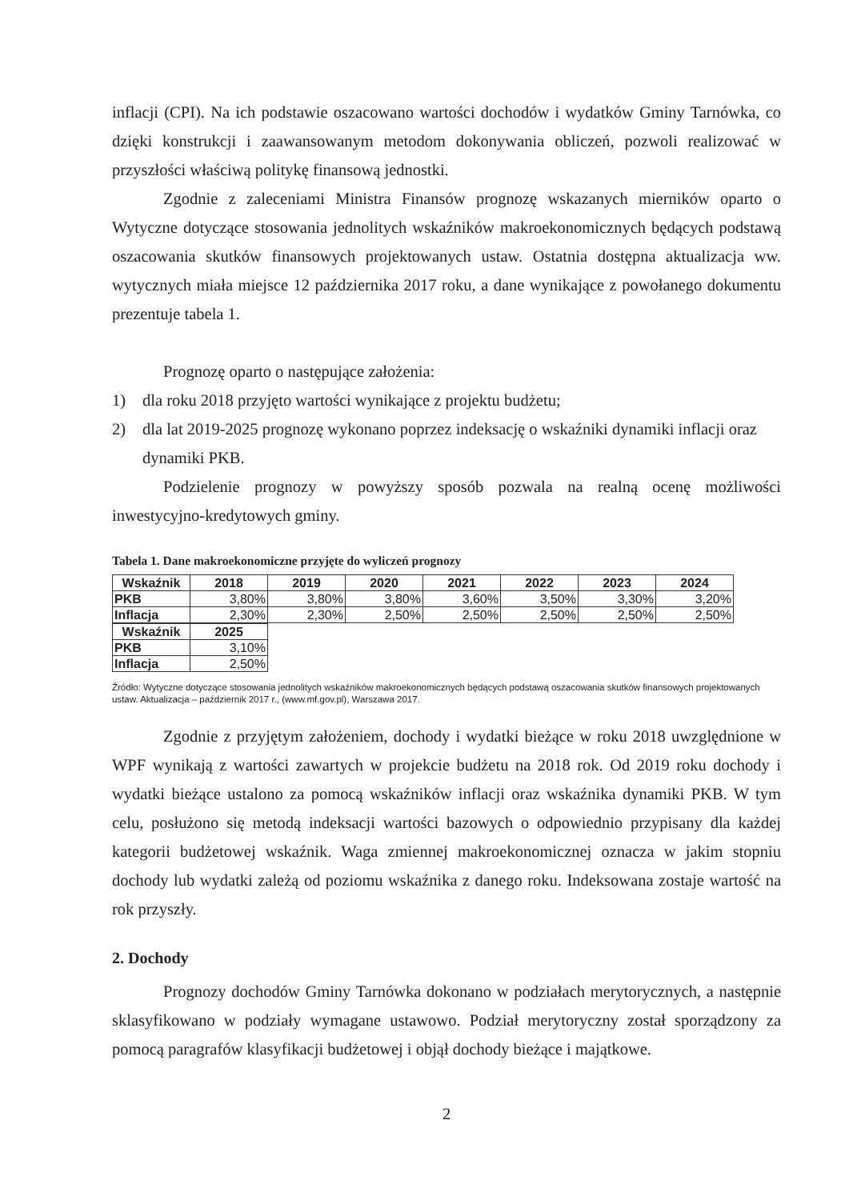inflacji (CPI). Na ich podstawie oszacowano wartości dochodów i wydatków Gminy Tarnówka, co dzięki konstrukcji i zaawansowanym metodom dokonywania obliczeń, pozwoli realizować w przyszłości właściwą politykę finansową jednostki.
Zgodnie z zaleceniami Ministra Finansów prognozę wskazanych mierników oparto o Wytyczne dotyczące stosowania jednolitych wskaźników makroekonomicznych będących podstawą oszacowania skutków finansowych projektowanych ustaw. Ostatnia dostępna aktualizacja ww. wytycznych miała miejsce 12 października 2017 roku, a dane wynikające z powołanego dokumentu prezentuje tabela 1.
Prognozę oparto o następujące założenia:
1) dla roku 2018 przyjęto wartości wynikające z projektu budżetu;
2) dla lat 2019-2025 prognozę wykonano poprzez indeksację o wskaźniki dynamiki inflacji oraz dynamiki PKB.
Podzielenie prognozy w powyższy sposób pozwala na realną ocenę możliwości inwestycyjno-kredytowych gminy.
Tabela 1. Dane makroekonomiczne przyjęte do wyliczeń prognozy
| Wskaźnik | 2018 | 2019 | 2020 | 2021 | 2022 | 2023 | 2024 |
| --- | --- | --- | --- | --- | --- | --- | --- |
| PKB | 3,80% | 3,80% | 3,80% | 3,60% | 3,50% | 3,30% | 3,20% |
| Inflacja | 2,30% | 2,30% | 2,50% | 2,50% | 2,50% | 2,50% | 2,50% |
| Wskaźnik | 2025 |
| --- | --- |
| PKB | 3,10% |
| Inflacja | 2,50% |
Źródło: Wytyczne dotyczące stosowania jednolitych wskaźników makroekonomicznych będących podstawą oszacowania skutków finansowych projektowanych ustaw. Aktualizacja – październik 2017 r., (www.mf.gov.pl), Warszawa 2017.
Zgodnie z przyjętym założeniem, dochody i wydatki bieżące w roku 2018 uwzględnione w WPF wynikają z wartości zawartych w projekcie budżetu na 2018 rok. Od 2019 roku dochody i wydatki bieżące ustalono za pomocą wskaźników inflacji oraz wskaźnika dynamiki PKB. W tym celu, posłużono się metodą indeksacji wartości bazowych o odpowiednio przypisany dla każdej kategorii budżetowej wskaźnik. Waga zmiennej makroekonomicznej oznacza w jakim stopniu dochody lub wydatki zależą od poziomu wskaźnika z danego roku. Indeksowana zostaje wartość na rok przyszły.
2. Dochody
Prognozy dochodów Gminy Tarnówka dokonano w podziałach merytorycznych, a następnie sklasyfikowano w podziały wymagane ustawowo. Podział merytoryczny został sporządzony za pomocą paragrafów klasyfikacji budżetowej i objął dochody bieżące i majątkowe.
2